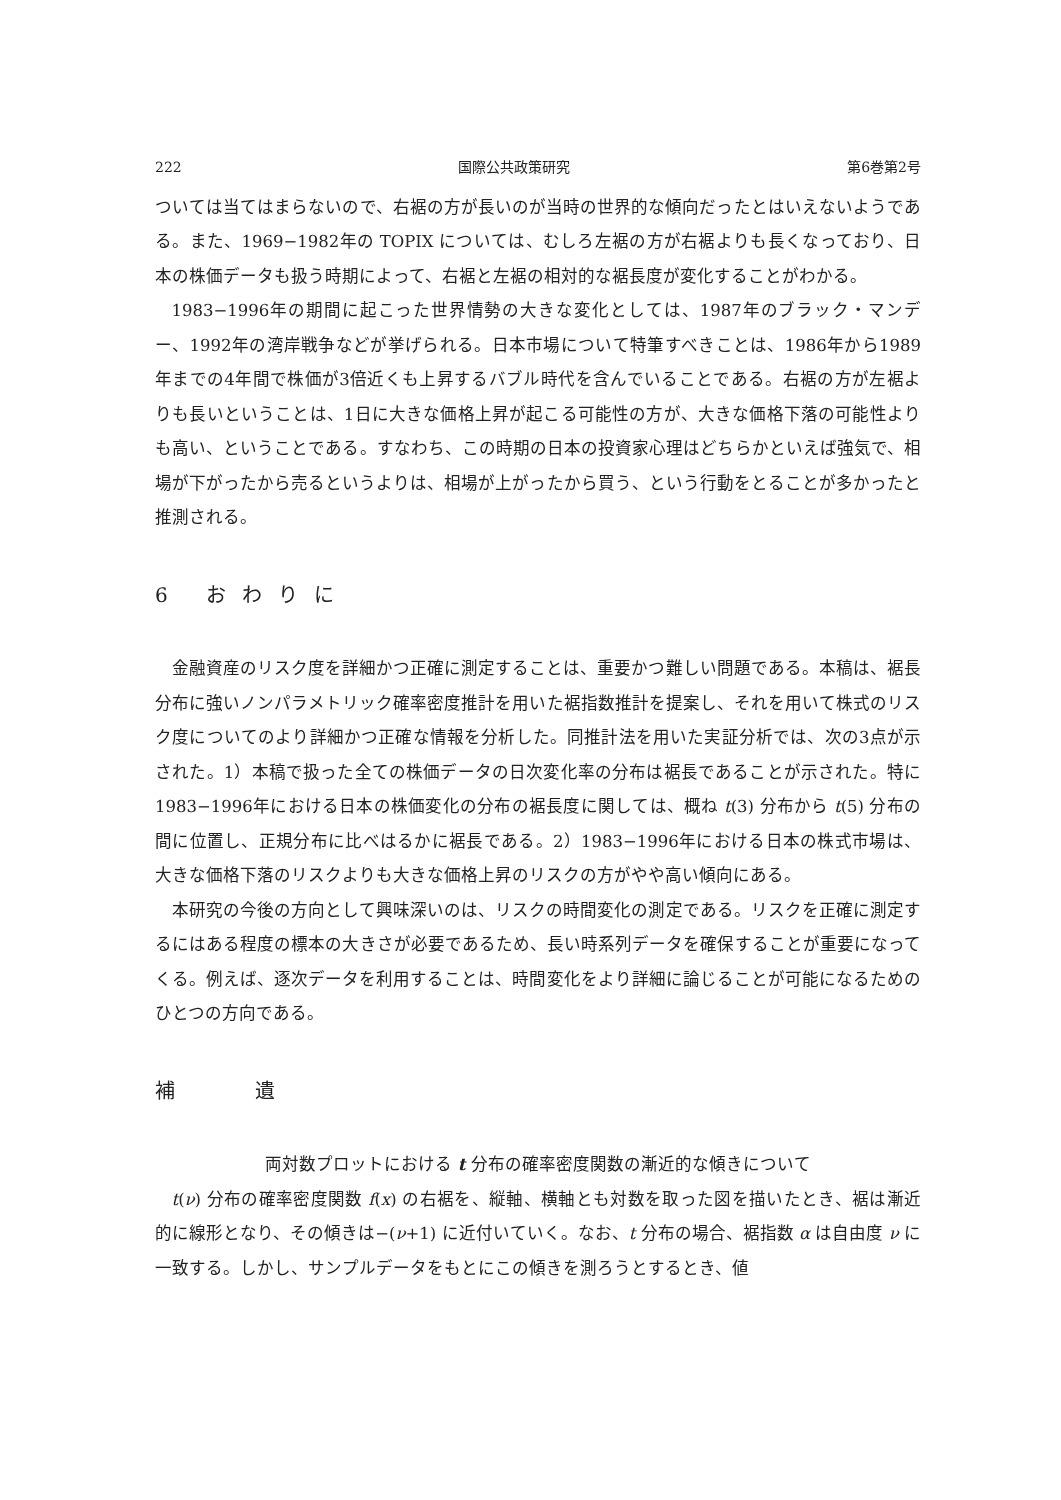222 国際公共政策研究 第6巻第2号
ついては当てはまらないので、右裾の方が長いのが当時の世界的な傾向だったとはいえないようである。また、1969−1982年の TOPIX については、むしろ左裾の方が右裾よりも長くなっており、日本の株価データも扱う時期によって、右裾と左裾の相対的な裾長度が変化することがわかる。
1983−1996年の期間に起こった世界情勢の大きな変化としては、1987年のブラック・マンデー、1992年の湾岸戦争などが挙げられる。日本市場について特筆すべきことは、1986年から1989年までの4年間で株価が3倍近くも上昇するバブル時代を含んでいることである。右裾の方が左裾よりも長いということは、1日に大きな価格上昇が起こる可能性の方が、大きな価格下落の可能性よりも高い、ということである。すなわち、この時期の日本の投資家心理はどちらかといえば強気で、相場が下がったから売るというよりは、相場が上がったから買う、という行動をとることが多かったと推測される。
6 おわりに
金融資産のリスク度を詳細かつ正確に測定することは、重要かつ難しい問題である。本稿は、裾長分布に強いノンパラメトリック確率密度推計を用いた裾指数推計を提案し、それを用いて株式のリスク度についてのより詳細かつ正確な情報を分析した。同推計法を用いた実証分析では、次の3点が示された。1）本稿で扱った全ての株価データの日次変化率の分布は裾長であることが示された。特に1983−1996年における日本の株価変化の分布の裾長度に関しては、概ね t(3) 分布から t(5) 分布の間に位置し、正規分布に比べはるかに裾長である。2）1983−1996年における日本の株式市場は、大きな価格下落のリスクよりも大きな価格上昇のリスクの方がやや高い傾向にある。
本研究の今後の方向として興味深いのは、リスクの時間変化の測定である。リスクを正確に測定するにはある程度の標本の大きさが必要であるため、長い時系列データを確保することが重要になってくる。例えば、逐次データを利用することは、時間変化をより詳細に論じることが可能になるためのひとつの方向である。
補遺
両対数プロットにおける t 分布の確率密度関数の漸近的な傾きについて
t(ν) 分布の確率密度関数 f(x) の右裾を、縦軸、横軸とも対数を取った図を描いたとき、裾は漸近的に線形となり、その傾きは−(ν+1) に近付いていく。なお、t 分布の場合、裾指数 α は自由度 ν に一致する。しかし、サンプルデータをもとにこの傾きを測ろうとするとき、値